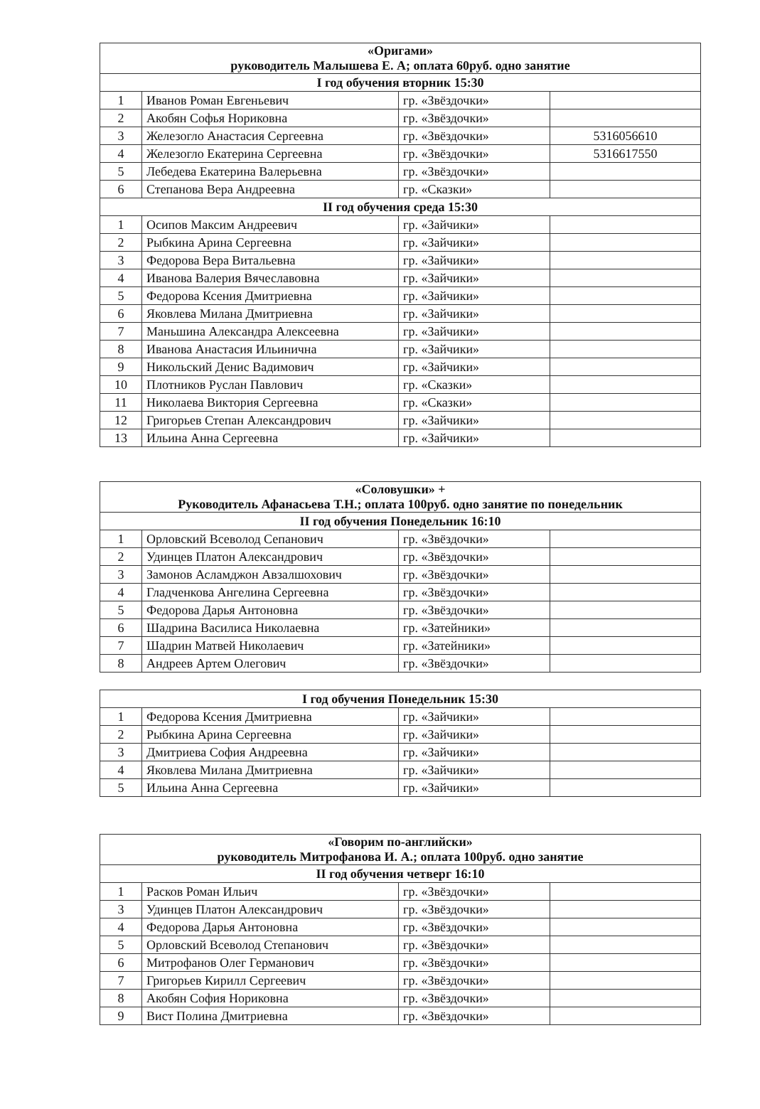| «Оригами» руководитель Малышева Е. А; оплата 60руб. одно занятие | | | |
| --- | --- | --- | --- |
| I год обучения вторник 15:30 | | | |
| 1 | Иванов Роман Евгеньевич | гр. «Звёздочки» | |
| 2 | Акобян Софья Нориковна | гр. «Звёздочки» | |
| 3 | Железогло Анастасия Сергеевна | гр. «Звёздочки» | 5316056610 |
| 4 | Железогло Екатерина Сергеевна | гр. «Звёздочки» | 5316617550 |
| 5 | Лебедева Екатерина Валерьевна | гр. «Звёздочки» | |
| 6 | Степанова Вера Андреевна | гр. «Сказки» | |
| II год обучения среда 15:30 | | | |
| 1 | Осипов Максим Андреевич | гр. «Зайчики» | |
| 2 | Рыбкина Арина Сергеевна | гр. «Зайчики» | |
| 3 | Федорова Вера Витальевна | гр. «Зайчики» | |
| 4 | Иванова Валерия Вячеславовна | гр. «Зайчики» | |
| 5 | Федорова Ксения Дмитриевна | гр. «Зайчики» | |
| 6 | Яковлева Милана Дмитриевна | гр. «Зайчики» | |
| 7 | Маньшина Александра Алексеевна | гр. «Зайчики» | |
| 8 | Иванова Анастасия Ильинична | гр. «Зайчики» | |
| 9 | Никольский Денис Вадимович | гр. «Зайчики» | |
| 10 | Плотников Руслан Павлович | гр. «Сказки» | |
| 11 | Николаева Виктория Сергеевна | гр. «Сказки» | |
| 12 | Григорьев Степан Александрович | гр. «Зайчики» | |
| 13 | Ильина Анна Сергеевна | гр. «Зайчики» | |
| «Соловушки» + Руководитель Афанасьева Т.Н.; оплата 100руб. одно занятие по понедельник | | | |
| --- | --- | --- | --- |
| II год обучения Понедельник 16:10 | | | |
| 1 | Орловский Всеволод Сепанович | гр. «Звёздочки» | |
| 2 | Удинцев Платон Александрович | гр. «Звёздочки» | |
| 3 | Замонов Асламджон Авзалшохович | гр. «Звёздочки» | |
| 4 | Гладченкова Ангелина Сергеевна | гр. «Звёздочки» | |
| 5 | Федорова Дарья Антоновна | гр. «Звёздочки» | |
| 6 | Шадрина Василиса Николаевна | гр. «Затейники» | |
| 7 | Шадрин Матвей Николаевич | гр. «Затейники» | |
| 8 | Андреев Артем Олегович | гр. «Звёздочки» | |
| I год обучения Понедельник 15:30 | | | |
| --- | --- | --- | --- |
| 1 | Федорова Ксения Дмитриевна | гр. «Зайчики» | |
| 2 | Рыбкина Арина Сергеевна | гр. «Зайчики» | |
| 3 | Дмитриева София Андреевна | гр. «Зайчики» | |
| 4 | Яковлева Милана Дмитриевна | гр. «Зайчики» | |
| 5 | Ильина Анна Сергеевна | гр. «Зайчики» | |
| «Говорим по-английски» руководитель Митрофанова И. А.; оплата 100руб. одно занятие | | | |
| --- | --- | --- | --- |
| II год обучения четверг 16:10 | | | |
| 1 | Расков Роман Ильич | гр. «Звёздочки» | |
| 3 | Удинцев Платон Александрович | гр. «Звёздочки» | |
| 4 | Федорова Дарья Антоновна | гр. «Звёздочки» | |
| 5 | Орловский Всеволод Степанович | гр. «Звёздочки» | |
| 6 | Митрофанов Олег Германович | гр. «Звёздочки» | |
| 7 | Григорьев Кирилл Сергеевич | гр. «Звёздочки» | |
| 8 | Акобян София Нориковна | гр. «Звёздочки» | |
| 9 | Вист Полина Дмитриевна | гр. «Звёздочки» | |